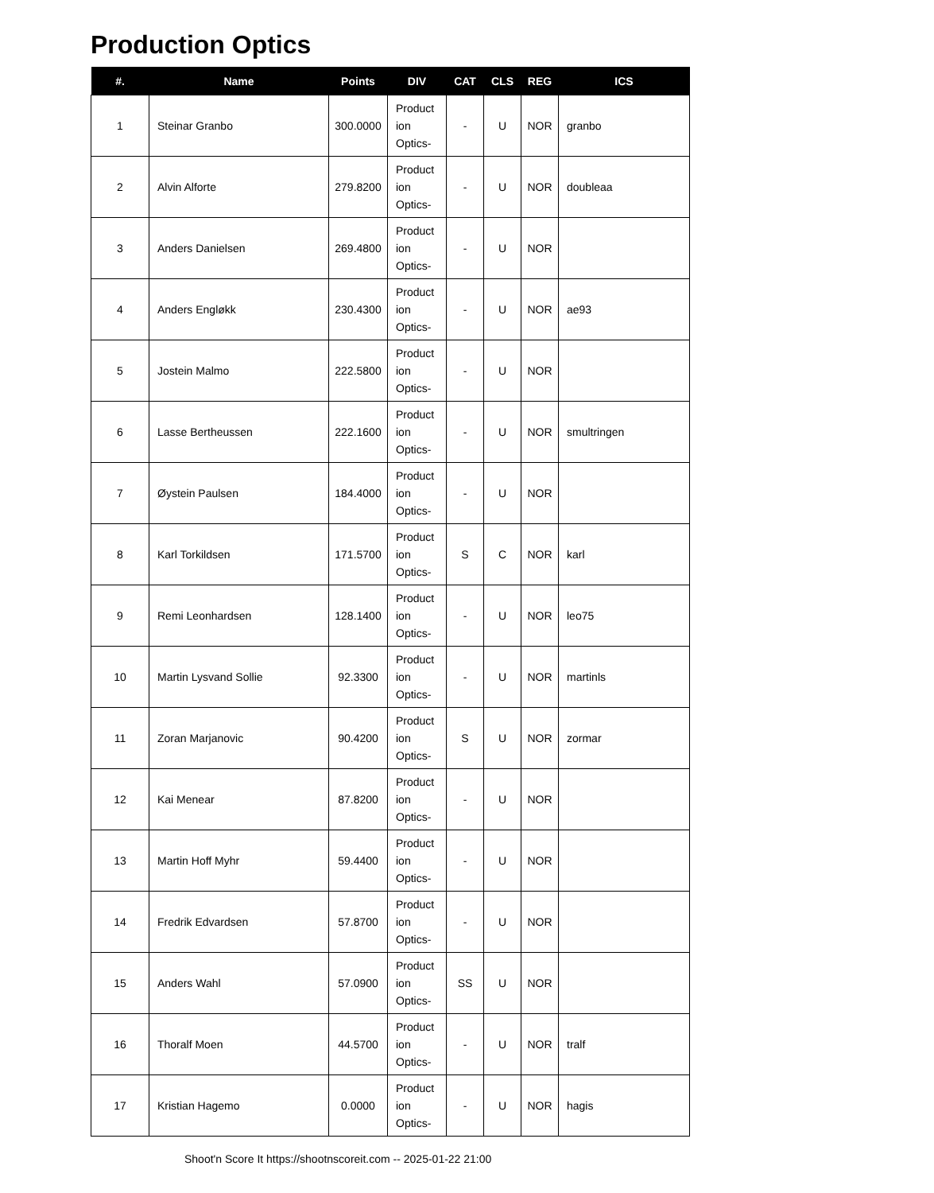Production Optics
| #. | Name | Points | DIV | CAT | CLS | REG | ICS |
| --- | --- | --- | --- | --- | --- | --- | --- |
| 1 | Steinar Granbo | 300.0000 | Product ion Optics- | - | U | NOR | granbo |
| 2 | Alvin Alforte | 279.8200 | Product ion Optics- | - | U | NOR | doubleaa |
| 3 | Anders Danielsen | 269.4800 | Product ion Optics- | - | U | NOR | |
| 4 | Anders Engløkk | 230.4300 | Product ion Optics- | - | U | NOR | ae93 |
| 5 | Jostein Malmo | 222.5800 | Product ion Optics- | - | U | NOR | |
| 6 | Lasse Bertheussen | 222.1600 | Product ion Optics- | - | U | NOR | smultringen |
| 7 | Øystein Paulsen | 184.4000 | Product ion Optics- | - | U | NOR | |
| 8 | Karl Torkildsen | 171.5700 | Product ion Optics- | S | C | NOR | karl |
| 9 | Remi Leonhardsen | 128.1400 | Product ion Optics- | - | U | NOR | leo75 |
| 10 | Martin Lysvand Sollie | 92.3300 | Product ion Optics- | - | U | NOR | martinls |
| 11 | Zoran Marjanovic | 90.4200 | Product ion Optics- | S | U | NOR | zormar |
| 12 | Kai Menear | 87.8200 | Product ion Optics- | - | U | NOR | |
| 13 | Martin Hoff Myhr | 59.4400 | Product ion Optics- | - | U | NOR | |
| 14 | Fredrik Edvardsen | 57.8700 | Product ion Optics- | - | U | NOR | |
| 15 | Anders Wahl | 57.0900 | Product ion Optics- | SS | U | NOR | |
| 16 | Thoralf Moen | 44.5700 | Product ion Optics- | - | U | NOR | tralf |
| 17 | Kristian Hagemo | 0.0000 | Product ion Optics- | - | U | NOR | hagis |
Shoot'n Score It https://shootnscoreit.com -- 2025-01-22 21:00